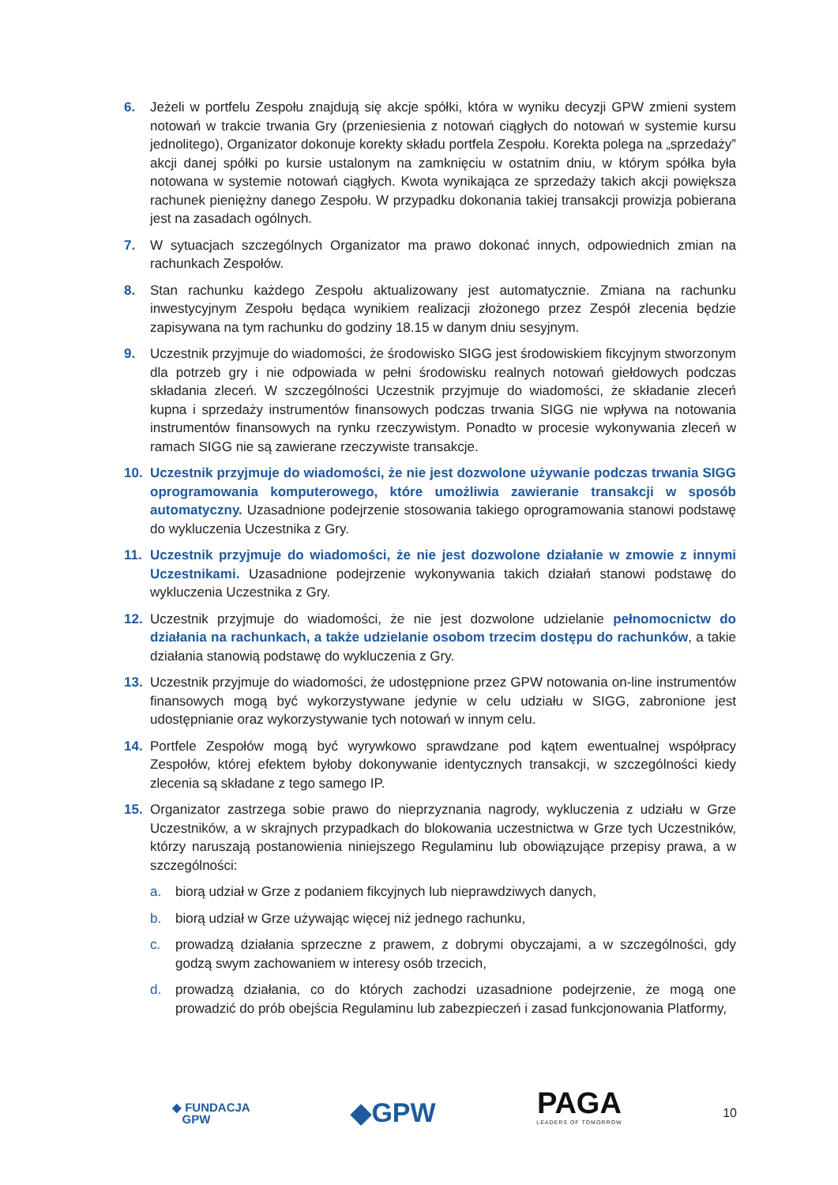6. Jeżeli w portfelu Zespołu znajdują się akcje spółki, która w wyniku decyzji GPW zmieni system notowań w trakcie trwania Gry (przeniesienia z notowań ciągłych do notowań w systemie kursu jednolitego), Organizator dokonuje korekty składu portfela Zespołu. Korekta polega na „sprzedaży” akcji danej spółki po kursie ustalonym na zamknięciu w ostatnim dniu, w którym spółka była notowana w systemie notowań ciągłych. Kwota wynikająca ze sprzedaży takich akcji powiększa rachunek pieniężny danego Zespołu. W przypadku dokonania takiej transakcji prowizja pobierana jest na zasadach ogólnych.
7. W sytuacjach szczególnych Organizator ma prawo dokonać innych, odpowiednich zmian na rachunkach Zespołów.
8. Stan rachunku każdego Zespołu aktualizowany jest automatycznie. Zmiana na rachunku inwestycyjnym Zespołu będąca wynikiem realizacji złożonego przez Zespół zlecenia będzie zapisywana na tym rachunku do godziny 18.15 w danym dniu sesyjnym.
9. Uczestnik przyjmuje do wiadomości, że środowisko SIGG jest środowiskiem fikcyjnym stworzonym dla potrzeb gry i nie odpowiada w pełni środowisku realnych notowań giełdowych podczas składania zleceń. W szczególności Uczestnik przyjmuje do wiadomości, że składanie zleceń kupna i sprzedaży instrumentów finansowych podczas trwania SIGG nie wpływa na notowania instrumentów finansowych na rynku rzeczywistym. Ponadto w procesie wykonywania zleceń w ramach SIGG nie są zawierane rzeczywiste transakcje.
10. Uczestnik przyjmuje do wiadomości, że nie jest dozwolone używanie podczas trwania SIGG oprogramowania komputerowego, które umożliwia zawieranie transakcji w sposób automatyczny. Uzasadnione podejrzenie stosowania takiego oprogramowania stanowi podstawę do wykluczenia Uczestnika z Gry.
11. Uczestnik przyjmuje do wiadomości, że nie jest dozwolone działanie w zmowie z innymi Uczestnikami. Uzasadnione podejrzenie wykonywania takich działań stanowi podstawę do wykluczenia Uczestnika z Gry.
12. Uczestnik przyjmuje do wiadomości, że nie jest dozwolone udzielanie pełnomocnictw do działania na rachunkach, a także udzielanie osobom trzecim dostępu do rachunków, a takie działania stanowią podstawę do wykluczenia z Gry.
13. Uczestnik przyjmuje do wiadomości, że udostępnione przez GPW notowania on-line instrumentów finansowych mogą być wykorzystywane jedynie w celu udziału w SIGG, zabronione jest udostępnianie oraz wykorzystywanie tych notowań w innym celu.
14. Portfele Zespołów mogą być wyrywkowo sprawdzane pod kątem ewentualnej współpracy Zespołów, której efektem byłoby dokonywanie identycznych transakcji, w szczególności kiedy zlecenia są składane z tego samego IP.
15. Organizator zastrzega sobie prawo do nieprzyznania nagrody, wykluczenia z udziału w Grze Uczestników, a w skrajnych przypadkach do blokowania uczestnictwa w Grze tych Uczestników, którzy naruszają postanowienia niniejszego Regulaminu lub obowiązujące przepisy prawa, a w szczególności:
a. biorą udział w Grze z podaniem fikcyjnych lub nieprawdziwych danych,
b. biorą udział w Grze używając więcej niż jednego rachunku,
c. prowadzą działania sprzeczne z prawem, z dobrymi obyczajami, a w szczególności, gdy godzą swym zachowaniem w interesy osób trzecich,
d. prowadzą działania, co do których zachodzi uzasadnione podejrzenie, że mogą one prowadzić do prób obejścia Regulaminu lub zabezpieczeń i zasad funkcjonowania Platformy,
◆ FUNDACJA
GPW
◆GPW
PAGA
LEADERS OF TOMORROW
10